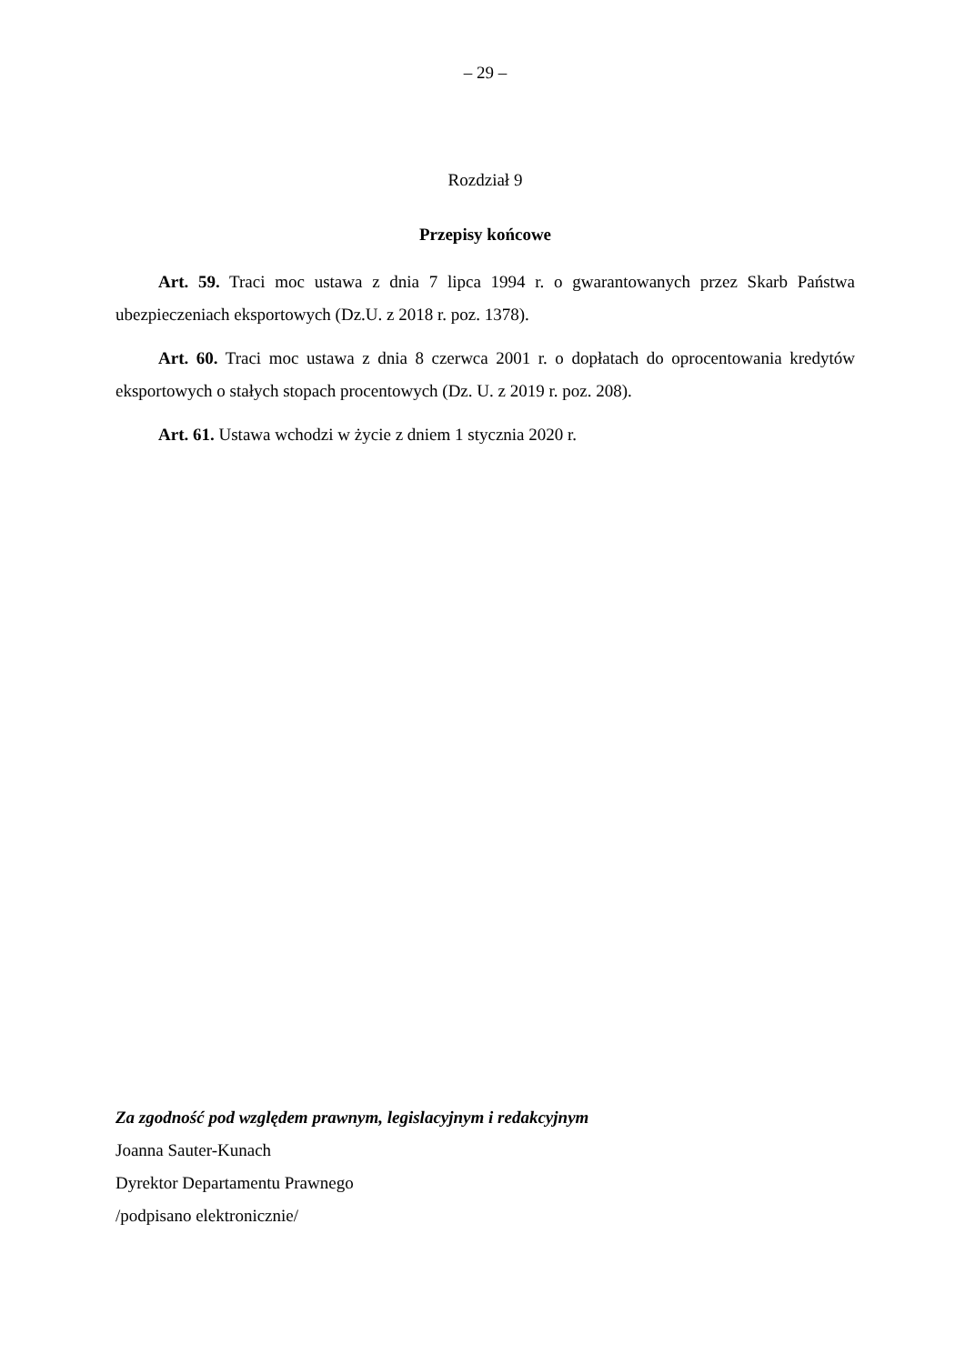– 29 –
Rozdział 9
Przepisy końcowe
Art. 59. Traci moc ustawa z dnia 7 lipca 1994 r. o gwarantowanych przez Skarb Państwa ubezpieczeniach eksportowych (Dz.U. z 2018 r. poz. 1378).
Art. 60. Traci moc ustawa z dnia 8 czerwca 2001 r. o dopłatach do oprocentowania kredytów eksportowych o stałych stopach procentowych (Dz. U. z 2019 r. poz. 208).
Art. 61. Ustawa wchodzi w życie z dniem 1 stycznia 2020 r.
Za zgodność pod względem prawnym, legislacyjnym i redakcyjnym
Joanna Sauter-Kunach
Dyrektor Departamentu Prawnego
/podpisano elektronicznie/